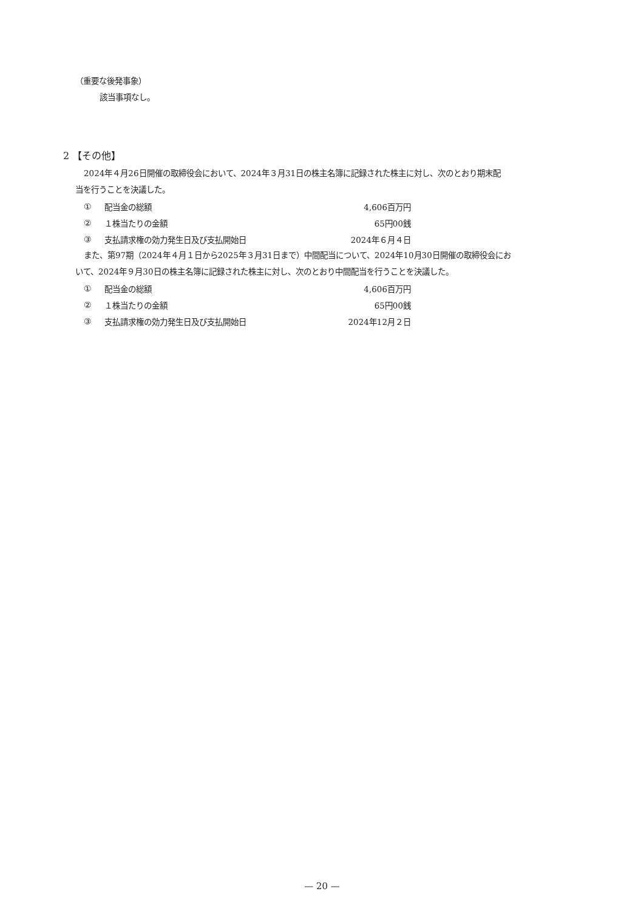（重要な後発事象）
該当事項なし。
2 【その他】
2024年４月26日開催の取締役会において、2024年３月31日の株主名簿に記録された株主に対し、次のとおり期末配
当を行うことを決議した。
| ① | 配当金の総額 | 4,606百万円 |
| ② | １株当たりの金額 | 65円00銭 |
| ③ | 支払請求権の効力発生日及び支払開始日 | 2024年６月４日 |
また、第97期（2024年４月１日から2025年３月31日まで）中間配当について、2024年10月30日開催の取締役会にお
いて、2024年９月30日の株主名簿に記録された株主に対し、次のとおり中間配当を行うことを決議した。
| ① | 配当金の総額 | 4,606百万円 |
| ② | １株当たりの金額 | 65円00銭 |
| ③ | 支払請求権の効力発生日及び支払開始日 | 2024年12月２日 |
— 20 —